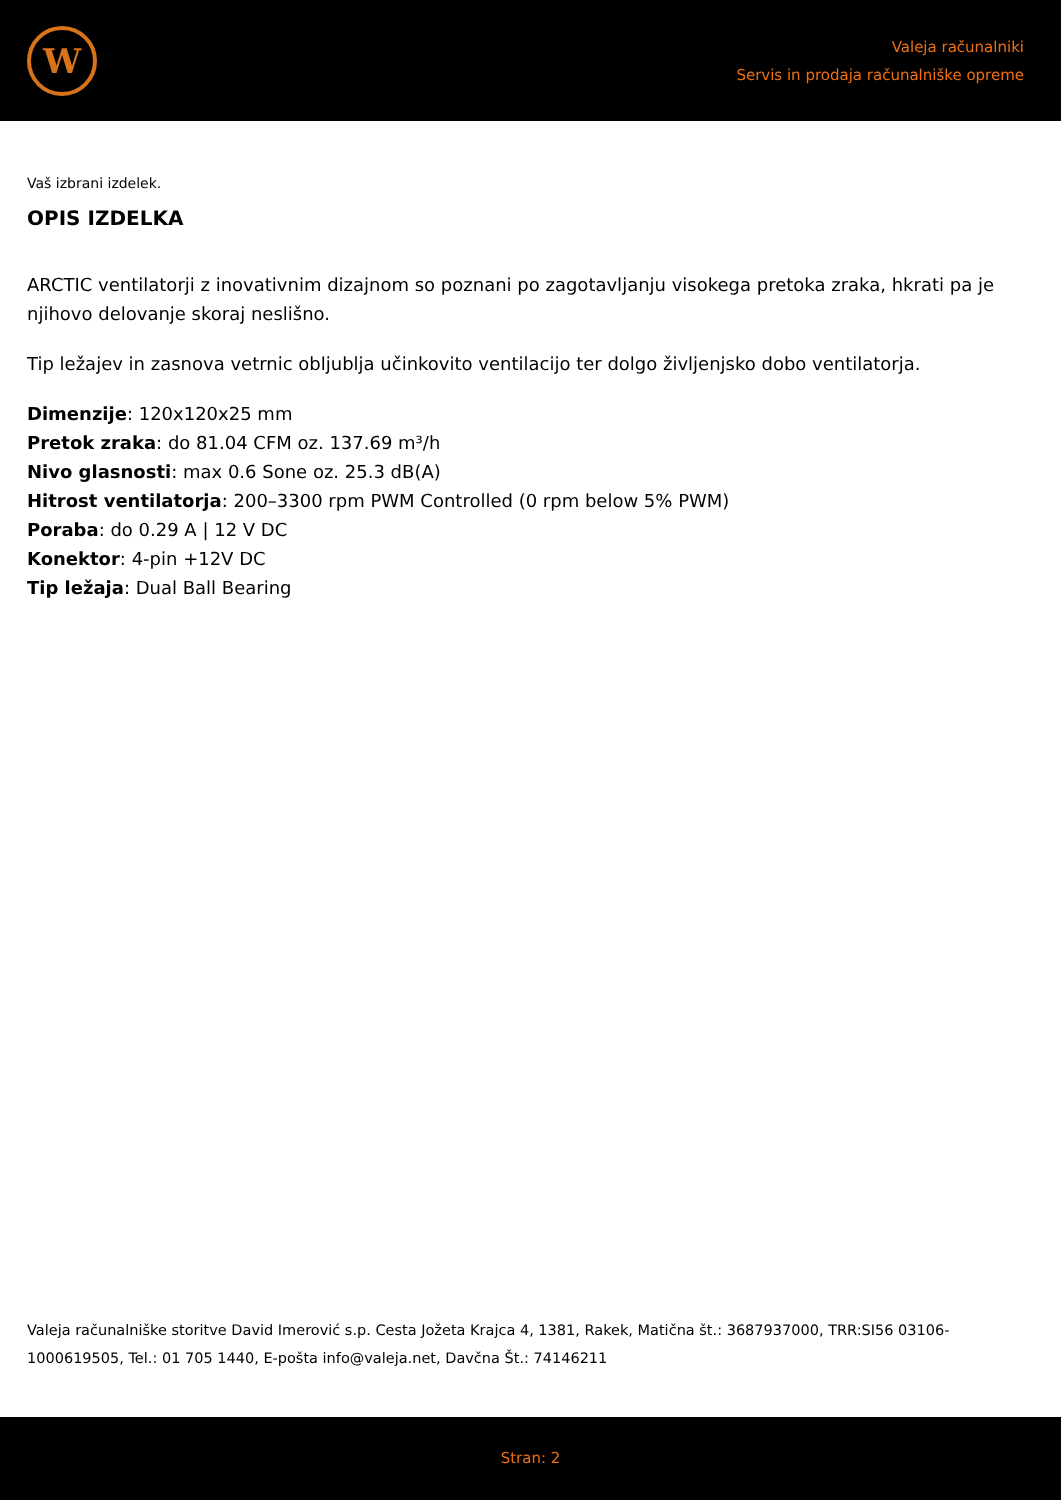W
Valeja računalniki
Servis in prodaja računalniške opreme
Vaš izbrani izdelek.
OPIS IZDELKA
ARCTIC ventilatorji z inovativnim dizajnom so poznani po zagotavljanju visokega pretoka zraka, hkrati pa je njihovo delovanje skoraj neslišno.
Tip ležajev in zasnova vetrnic obljublja učinkovito ventilacijo ter dolgo življenjsko dobo ventilatorja.
Dimenzije: 120x120x25 mm
Pretok zraka: do 81.04 CFM oz. 137.69 m³/h
Nivo glasnosti: max 0.6 Sone oz. 25.3 dB(A)
Hitrost ventilatorja: 200–3300 rpm PWM Controlled (0 rpm below 5% PWM)
Poraba: do 0.29 A | 12 V DC
Konektor: 4-pin +12V DC
Tip ležaja: Dual Ball Bearing
Valeja računalniške storitve David Imerović s.p. Cesta Jožeta Krajca 4, 1381, Rakek, Matična št.: 3687937000, TRR:SI56 03106-1000619505, Tel.: 01 705 1440, E-pošta info@valeja.net, Davčna Št.: 74146211
Stran: 2